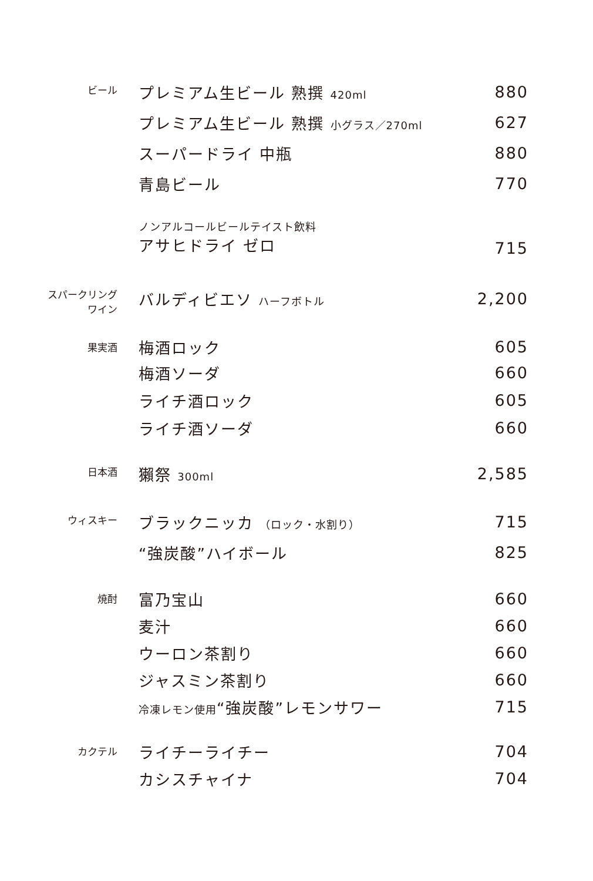| ビール | プレミアム生ビール 熟撰 420ml | 880 |
| | プレミアム生ビール 熟撰 小グラス／270ml | 627 |
| | スーパードライ 中瓶 | 880 |
| | 青島ビール | 770 |
| | ノンアルコールビールテイスト飲料 アサヒドライ ゼロ | 715 |
| スパークリング ワイン | バルディビエソ ハーフボトル | 2,200 |
| 果実酒 | 梅酒ロック | 605 |
| | 梅酒ソーダ | 660 |
| | ライチ酒ロック | 605 |
| | ライチ酒ソーダ | 660 |
| 日本酒 | 獺祭 300ml | 2,585 |
| ウィスキー | ブラックニッカ （ロック・水割り） | 715 |
| | “強炭酸”ハイボール | 825 |
| 焼酎 | 富乃宝山 | 660 |
| | 麦汁 | 660 |
| | ウーロン茶割り | 660 |
| | ジャスミン茶割り | 660 |
| | 冷凍レモン使用 “強炭酸”レモンサワー | 715 |
| カクテル | ライチーライチー | 704 |
| | カシスチャイナ | 704 |